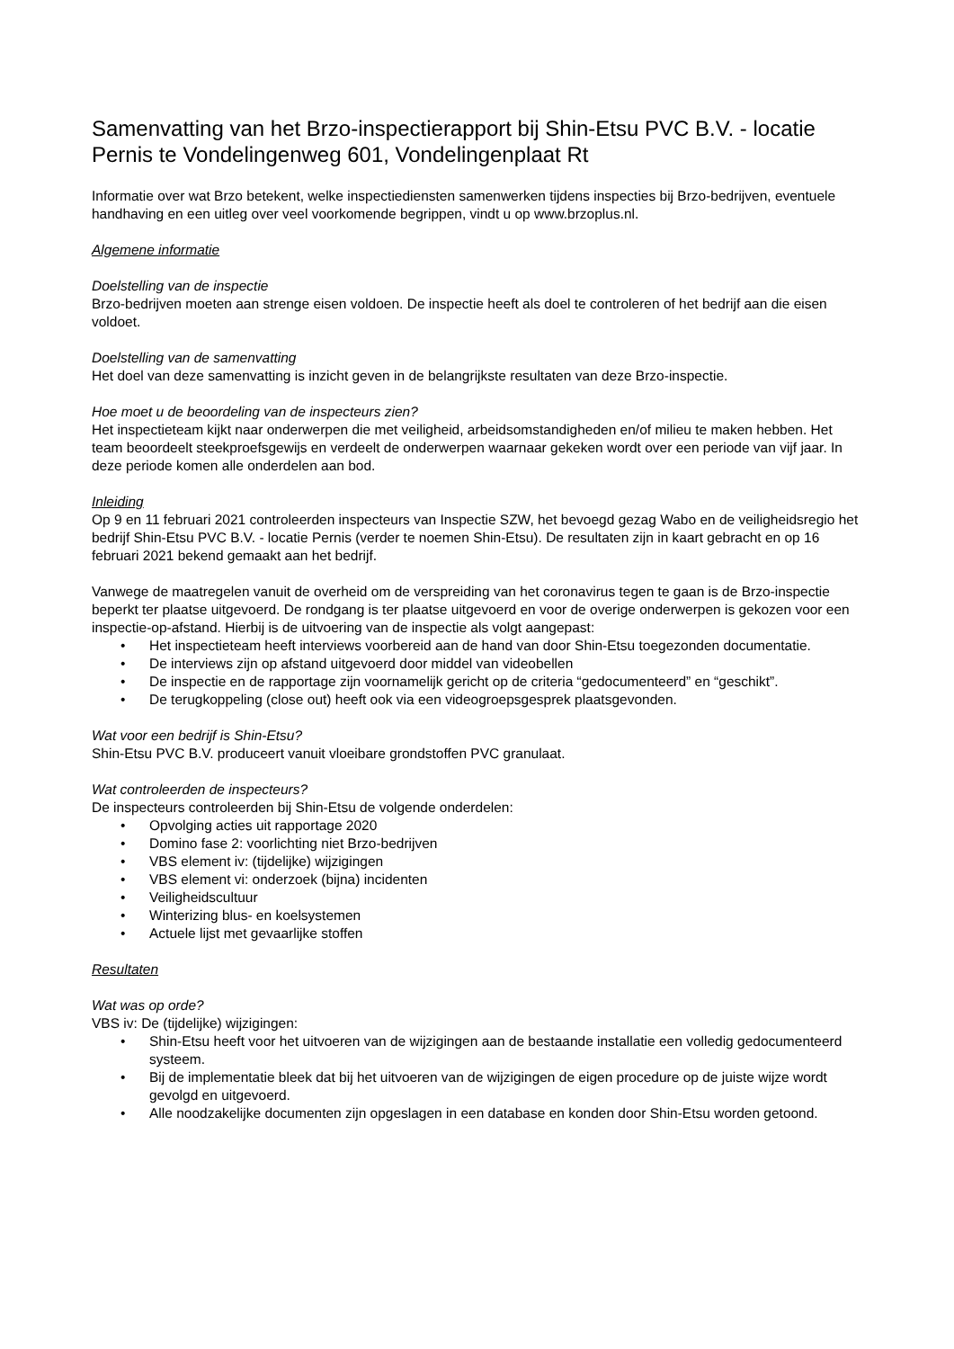Samenvatting van het Brzo-inspectierapport bij Shin-Etsu PVC B.V. - locatie Pernis te Vondelingenweg 601, Vondelingenplaat Rt
Informatie over wat Brzo betekent, welke inspectiediensten samenwerken tijdens inspecties bij Brzo-bedrijven, eventuele handhaving en een uitleg over veel voorkomende begrippen, vindt u op www.brzoplus.nl.
Algemene informatie
Doelstelling van de inspectie
Brzo-bedrijven moeten aan strenge eisen voldoen. De inspectie heeft als doel te controleren of het bedrijf aan die eisen voldoet.
Doelstelling van de samenvatting
Het doel van deze samenvatting is inzicht geven in de belangrijkste resultaten van deze Brzo-inspectie.
Hoe moet u de beoordeling van de inspecteurs zien?
Het inspectieteam kijkt naar onderwerpen die met veiligheid, arbeidsomstandigheden en/of milieu te maken hebben. Het team beoordeelt steekproefsgewijs en verdeelt de onderwerpen waarnaar gekeken wordt over een periode van vijf jaar. In deze periode komen alle onderdelen aan bod.
Inleiding
Op 9 en 11 februari 2021 controleerden inspecteurs van Inspectie SZW, het bevoegd gezag Wabo en de veiligheidsregio het bedrijf Shin-Etsu PVC B.V. - locatie Pernis (verder te noemen Shin-Etsu). De resultaten zijn in kaart gebracht en op 16 februari 2021 bekend gemaakt aan het bedrijf.
Vanwege de maatregelen vanuit de overheid om de verspreiding van het coronavirus tegen te gaan is de Brzo-inspectie beperkt ter plaatse uitgevoerd. De rondgang is ter plaatse uitgevoerd en voor de overige onderwerpen is gekozen voor een inspectie-op-afstand. Hierbij is de uitvoering van de inspectie als volgt aangepast:
• Het inspectieteam heeft interviews voorbereid aan de hand van door Shin-Etsu toegezonden documentatie.
• De interviews zijn op afstand uitgevoerd door middel van videobellen
• De inspectie en de rapportage zijn voornamelijk gericht op de criteria “gedocumenteerd” en “geschikt”.
• De terugkoppeling (close out) heeft ook via een videogroepsgesprek plaatsgevonden.
Wat voor een bedrijf is Shin-Etsu?
Shin-Etsu PVC B.V. produceert vanuit vloeibare grondstoffen PVC granulaat.
Wat controleerden de inspecteurs?
De inspecteurs controleerden bij Shin-Etsu de volgende onderdelen:
• Opvolging acties uit rapportage 2020
• Domino fase 2: voorlichting niet Brzo-bedrijven
• VBS element iv: (tijdelijke) wijzigingen
• VBS element vi: onderzoek (bijna) incidenten
• Veiligheidscultuur
• Winterizing blus- en koelsystemen
• Actuele lijst met gevaarlijke stoffen
Resultaten
Wat was op orde?
VBS iv: De (tijdelijke) wijzigingen:
• Shin-Etsu heeft voor het uitvoeren van de wijzigingen aan de bestaande installatie een volledig gedocumenteerd systeem.
• Bij de implementatie bleek dat bij het uitvoeren van de wijzigingen de eigen procedure op de juiste wijze wordt gevolgd en uitgevoerd.
• Alle noodzakelijke documenten zijn opgeslagen in een database en konden door Shin-Etsu worden getoond.